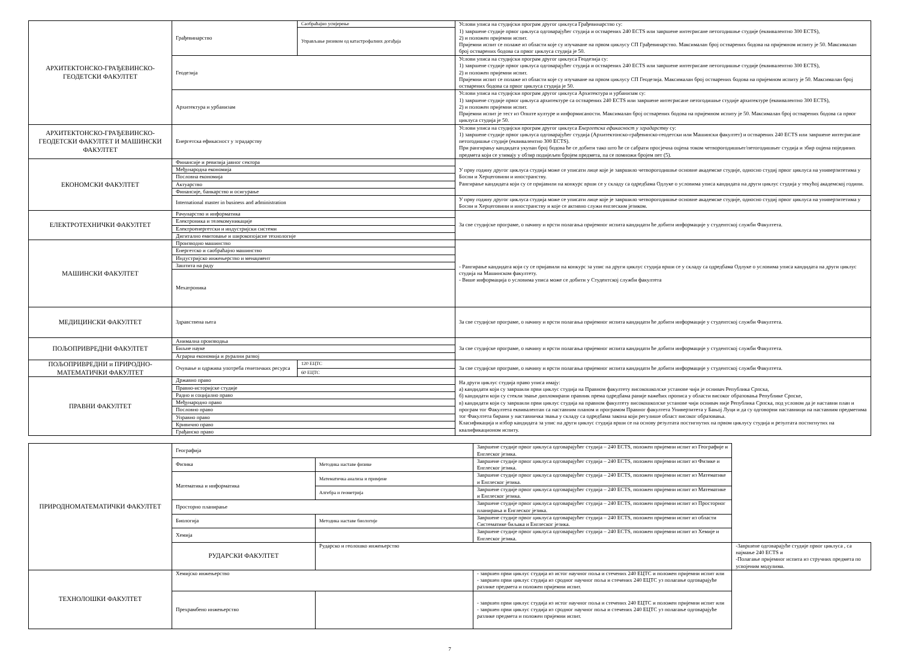| АРХИТЕКТОНСКО-ГРАЂЕВИНСКО-ГЕОДЕТСКИ ФАКУЛТЕТ | Грађевинарство | Саобраћајно усмјерење | Услови уписа на студијски програм другог циклуса Грађевинарство су: 1) завршене студије првог циклуса одговарајућег студија и остварених 240 ECTS или завршене интегрисане петогодишње студије (еквивалентно 300 ECTS), 2) и положен пријемни испит. Пријемни испит се полаже из области које су изучаване на првом циклусу СП Грађевинарство. Максималан број остварених бодова на пријемном испиту је 50. Максималан број остварених бодова са првог циклуса студија је 50. |
| | | Управљање ризиком од катастрофалних догађаја | |
| | Геодезија | | Услови уписа на студијски програм другог циклуса Геодезија су: 1) завршене студије првог циклуса одговарајућег студија и остварених 240 ECTS или завршене интегрисане петогодишње студије (еквивалентно 300 ECTS), 2) и положен пријемни испит. Пријемни испит се полаже из области које су изучаване на првом циклусу СП Геодезија. Максималан број остварених бодова на пријемном испиту је 50. Максималан број остварених бодова са првог циклуса студија је 50. |
| | Архитектура и урбанизам | | Услови уписа на студијски програм другог циклуса Архитектура и урбанизам су: 1) завршене студије првог циклуса архитектуре са остварених 240 ECTS или завршене интегрисане петогодишње студије архитектуре (еквивалентно 300 ECTS), 2) и положен пријемни испит. Пријемни испит је тест из Опште културе и информисаности. Максималан број остварених бодова на пријемном испиту је 50. Максималан број остварених бодова са првог циклуса студија је 50. |
| АРХИТЕКТОНСКО-ГРАЂЕВИНСКО-ГЕОДЕТСКИ ФАКУЛТЕТ И МАШИНСКИ ФАКУЛТЕТ | Енергетска ефикасност у зградарству | | Услови уписа на студијски програм другог циклуса Енергетска ефикасност у зградарству су: 1) завршене студије првог циклуса одговарајућег студија (Архитектонско-грађевинско-геодетски или Машински факултет) и остварених 240 ECTS или завршене интегрисане петогодишње студије (еквивалентно 300 ECTS). При рангирању кандидата укупан број бодова ће се добити тако што ће се сабрати просјечна оцјена током четворогодишњег/петогодишњег студија и збир оцјена појединих предмета који се узимају у обзир подијељен бројем предмета, па се помножи бројем пет (5). |
| ЕКОНОМСКИ ФАКУЛТЕТ | Финансије и ревизија јавног сектора | | У прву годину другог циклуса студија може се уписати лице које је завршило четворогодишње основне академске студије, односно студиј првог циклуса на универзитетима у Босни и Херцеговини и иностранству. Рангирање кандидата који су се пријавили на конкурс врши се у складу са одредбама Одлуке о условима уписа кандидата на други циклус студија у текућој академској години. |
| | Међународна економија | | |
| | Пословна економија | | |
| | Актуарство | | |
| | Финансије, банкарство и осигурање | | |
| | International master in business and administration | | У прву годину другог циклуса студија може се уписати лице које је завршило четворогодишње основне академске студије, односно студиј првог циклуса на универзитетима у Босни и Херцеговини и иностранству и које се активно служи енглеским језиком. |
| ЕЛЕКТРОТЕХНИЧКИ ФАКУЛТЕТ | Рачунарство и информатика | | За све студијске програме, о начину и врсти полагања пријемног испита кандидати ће добити информације у студентској служби Факултета. |
| | Електроника и телекомуникације | | |
| | Електроенергетски и индустријски системи | | |
| | Дигитално емитовање и широкопојасне технологије | | |
| МАШИНСКИ ФАКУЛТЕТ | Производно машинство | | - Рангирање кандидата који су се пријавили на конкурс за упис на други циклус студија врши се у складу са одредбама Одлуке о условима уписа кандидата на други циклус студија на Машинском факултету. - Више информација о условима уписа може се добити у Студентској служби факултета |
| | Енергетско и саобраћајно машинство | | |
| | Индустријско инжењерство и менаџмент | | |
| | Заштита на раду | | |
| | Мехатроника | | |
| МЕДИЦИНСКИ ФАКУЛТЕТ | Здравствена њега | | За све студијске програме, о начину и врсти полагања пријемног испита кандидати ће добити информације у студентској служби Факултета. |
| ПОЉОПРИВРЕДНИ ФАКУЛТЕТ | Анимална производња | | За све студијске програме, о начину и врсти полагања пријемног испита кандидати ће добити информације у студентској служби Факултета. |
| | Биљне науке | | |
| | Аграрна економија и рурални развој | | |
| ПОЉОПРИВРЕДНИ и ПРИРОДНО-МАТЕМАТИЧКИ ФАКУЛТЕТ | Очување и одржива употреба генетичких ресурса | 120 ЕЦТС | За све студијске програме, о начину и врсти полагања пријемног испита кандидати ће добити информације у студентској служби Факултета. |
| | | 60 ЕЦТС | |
| ПРАВНИ ФАКУЛТЕТ | Државно право | | На други циклус студија право уписа имају: а) кандидати који су завршили први циклус студија на Правном факултету високошколске установе чији је оснивач Република Српска, б) кандидати који су стекли звање дипломирани правник према одредбама раније важећих прописа у области високог образовања Републике Српске, в) кандидати који су завршили први циклус студија на правном факултету високошколске установе чији оснивач није Република Српска, под условом да је наставни план и програм тог Факултета еквивалентан са наставним планом и програмом Правног факултета Универзитета у Бањој Луци и да су одговорни наставници на наставним предметима тог Факултета бирани у наставничка звања у складу са одредбама закона који регулише област високог образовања. Класификација и избор кандидата за упис на други циклус студија врши се на основу резултата постигнутих на првом циклусу студија и резултата постигнутих на квалификационом испиту. |
| | Правно-историјске студије | | |
| | Радно и социјално право | | |
| | Међународно право | | |
| | Пословно право | | |
| | Управно право | | |
| | Кривично право | | |
| | Грађанско право | | |
| ПРИРОДНОМАТЕМАТИЧКИ ФАКУЛТЕТ | Географија | | Завршене студије првог циклуса одговарајућег студија – 240 ECTS, положен пријемни испит из Географије и Енглеског језика. | |
| | Физика | Методика наставе физике | Завршене студије првог циклуса одговарајућег студија – 240 ECTS, положен пријемни испит из Физике и Енглеског језика. | |
| | Математика и информатика | Математичка анализа и примјене | Завршене студије првог циклуса одговарајућег студија – 240 ECTS, положен пријемни испит из Математике и Енглеског језика. | |
| | | Алгебра и геометрија | Завршене студије првог циклуса одговарајућег студија – 240 ECTS, положен пријемни испит из Математике и Енглеског језика. | |
| | Просторно планирање | | Завршене студије првог циклуса одговарајућег студија – 240 ECTS, положен пријемни испит из Просторног планирања и Енглеског језика. | |
| | Биологија | Методика наставе биологије | Завршене студије првог циклуса одговарајућег студија – 240 ECTS, положен пријемни испит из области Систематике биљака и Енглеског језика. | |
| | Хемија | | Завршене студије првог циклуса одговарајућег студија – 240 ECTS, положен пријемни испит из Хемије и Енглеског језика. | |
| | РУДАРСКИ ФАКУЛТЕТ | Рударско и геолошко инжењерство | | -Завршене одговарајуће студије првог циклуса , са најмање 240 ECTS и -Полагање пријемног испита из стручних предмета по усвојеним модулима. |
| ТЕХНОЛОШКИ ФАКУЛТЕТ | Хемијско инжењерство | | - завршен први циклус студија из истог научног поља и стечених 240 ЕЦТС и положен пријемни испит или - завршен први циклус студија из сродног научног поља и стечених 240 ЕЦТС уз полагање одговарајуће разлике предмета и положен пријемни испит. | |
| | Прехрамбено инжењерство | | - завршен први циклус студија из истог научног поља и стечених 240 ЕЦТС и положен пријемни испит или - завршен први циклус студија из сродног научног поља и стечених 240 ЕЦТС уз полагање одговарајуће разлике предмета и положен пријемни испит. | |
7